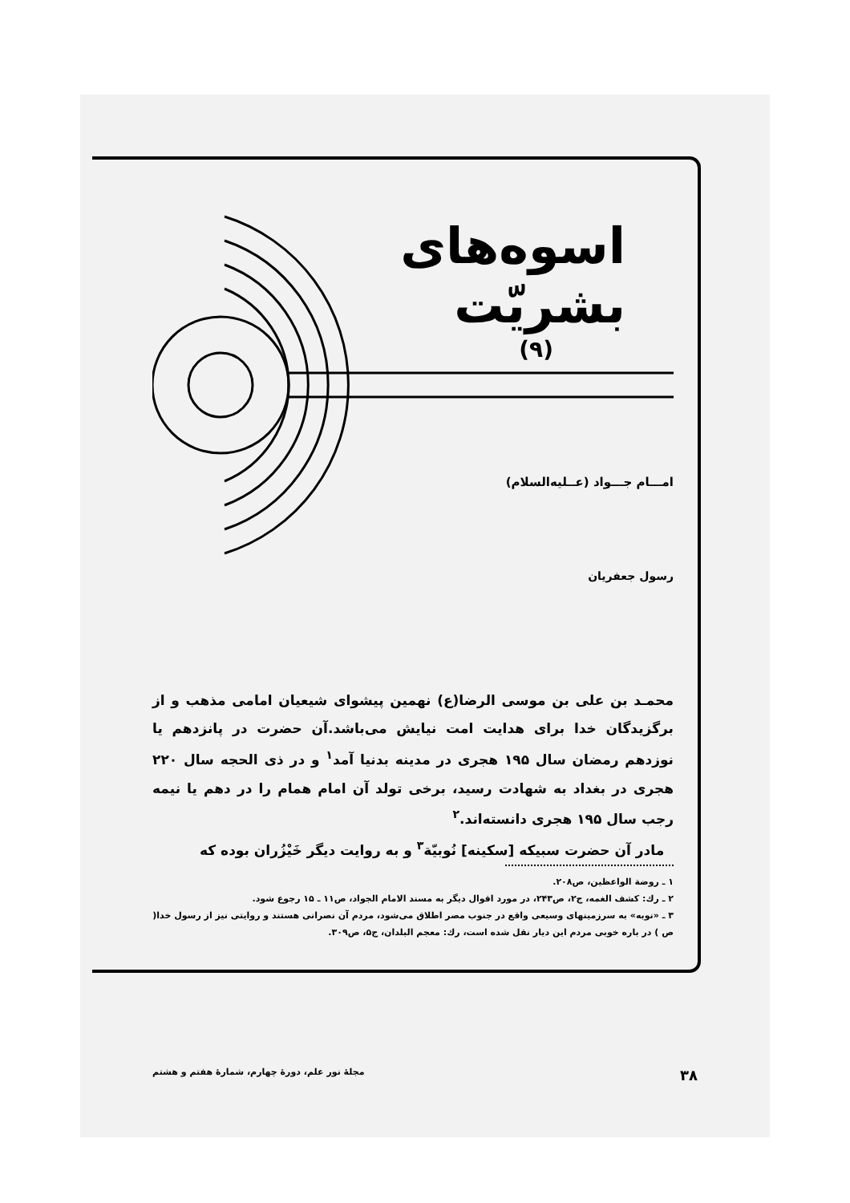اسوه‌های
بشریّت
(۹)
امـــام جـــواد (عــلیه‌السلام)
رسول جعفریان
محمـد بن علی بن موسی الرضا(ع) نهمین پیشوای شیعیان امامی مذهب و از برگزیدگان خدا برای هدایت امت نیایش می‌باشد.آن حضرت در پانزدهم یا نوزدهم رمضان سال ۱۹۵ هجری در مدینه بدنیا آمد<sup>۱</sup> و در ذی الحجه سال ۲۲۰ هجری در بغداد به شهادت رسید، برخی تولد آن امام همام را در دهم یا نیمه رجب سال ۱۹۵ هجری دانسته‌اند.<sup>۲</sup>
مادر آن حضرت سبیکه [سکینه] نُوبیّة<sup>۳</sup> و به روایت دیگر خَیْزُران بوده که
۱ ـ روضة الواعظین، ص۲۰۸.
۲ ـ رك: کشف الغمه، ج۲، ص۲۴۳، در مورد اقوال دیگر به مسند الامام الجواد، ص۱۱ ـ ۱۵ رجوع شود.
۳ ـ «نوبه» به سرزمینهای وسیعی واقع در جنوب مصر اطلاق می‌شود، مردم آن نصرانی هستند و روایتی نیز از رسول خدا( ص ) در باره خوبی مردم این دیار نقل شده است، رك: معجم البلدان، ج۵، ص۳۰۹.
۳۸ مجلهٔ نور علم، دورهٔ چهارم، شمارهٔ هفتم و هشتم